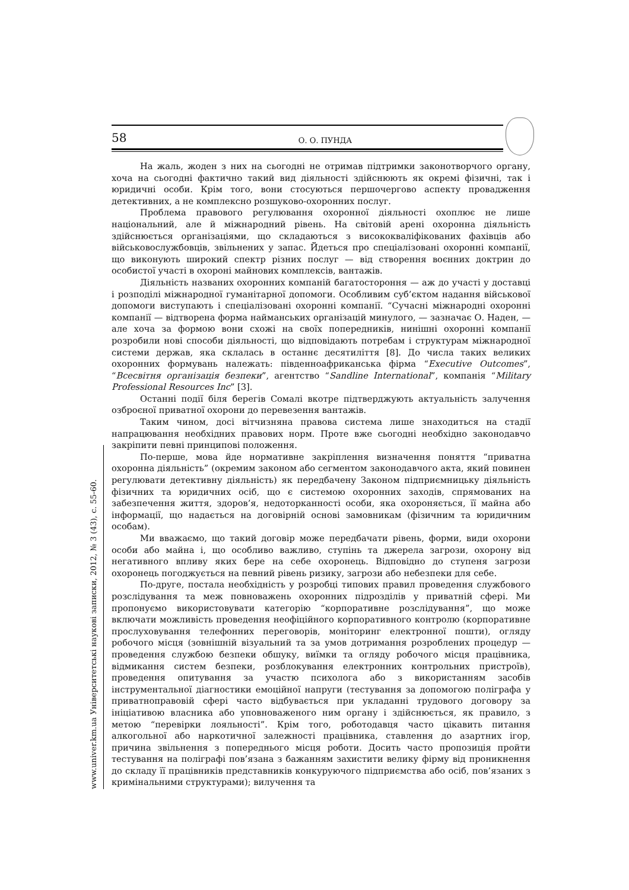58 О. О. ПУНДА
www.univer.km.ua Університетські наукові записки, 2012, № 3 (43), с. 55-60.
На жаль, жоден з них на сьогодні не отримав підтримки законотворчого органу, хоча на сьогодні фактично такий вид діяльності здійснюють як окремі фізичні, так і юридичні особи. Крім того, вони стосуються першочергово аспекту провадження детективних, а не комплексно розшуково-охоронних послуг.
Проблема правового регулювання охоронної діяльності охоплює не лише національний, але й міжнародний рівень. На світовій арені охоронна діяльність здійснюється організаціями, що складаються з висококваліфікованих фахівців або військовослужбовців, звільнених у запас. Йдеться про спеціалізовані охоронні компанії, що виконують широкий спектр різних послуг — від створення воєнних доктрин до особистої участі в охороні майнових комплексів, вантажів.
Діяльність названих охоронних компаній багатостороння — аж до участі у доставці і розподілі міжнародної гуманітарної допомоги. Особливим суб’єктом надання військової допомоги виступають і спеціалізовані охоронні компанії. “Сучасні міжнародні охоронні компанії — відтворена форма найманських організацій минулого, — зазначає О. Наден, — але хоча за формою вони схожі на своїх попередників, нинішні охоронні компанії розробили нові способи діяльності, що відповідають потребам і структурам міжнародної системи держав, яка склалась в останнє десятиліття [8]. До числа таких великих охоронних формувань належать: південноафриканська фірма “Executive Outcomes”, “Всесвітня організація безпеки”, агентство “Sandline International”, компанія “Military Professional Resources Inc” [3].
Останні події біля берегів Сомалі вкотре підтверджують актуальність залучення озброєної приватної охорони до перевезення вантажів.
Таким чином, досі вітчизняна правова система лише знаходиться на стадії напрацювання необхідних правових норм. Проте вже сьогодні необхідно законодавчо закріпити певні принципові положення.
По-перше, мова йде нормативне закріплення визначення поняття “приватна охоронна діяльність” (окремим законом або сегментом законодавчого акта, який повинен регулювати детективну діяльність) як передбачену Законом підприємницьку діяльність фізичних та юридичних осіб, що є системою охоронних заходів, спрямованих на забезпечення життя, здоров’я, недоторканності особи, яка охороняється, її майна або інформації, що надається на договірній основі замовникам (фізичним та юридичним особам).
Ми вважаємо, що такий договір може передбачати рівень, форми, види охорони особи або майна і, що особливо важливо, ступінь та джерела загрози, охорону від негативного впливу яких бере на себе охоронець. Відповідно до ступеня загрози охоронець погоджується на певний рівень ризику, загрози або небезпеки для себе.
По-друге, постала необхідність у розробці типових правил проведення службового розслідування та меж повноважень охоронних підрозділів у приватній сфері. Ми пропонуємо використовувати категорію “корпоративне розслідування”, що може включати можливість проведення неофіційного корпоративного контролю (корпоративне прослуховування телефонних переговорів, моніторинг електронної пошти), огляду робочого місця (зовнішній візуальний та за умов дотримання розроблених процедур — проведення службою безпеки обшуку, виїмки та огляду робочого місця працівника, відмикання систем безпеки, розблокування електронних контрольних пристроїв), проведення опитування за участю психолога або з використанням засобів інструментальної діагностики емоційної напруги (тестування за допомогою поліграфа у приватноправовій сфері часто відбувається при укладанні трудового договору за ініціативою власника або уповноваженого ним органу і здійснюється, як правило, з метою “перевірки лояльності”. Крім того, роботодавця часто цікавить питання алкогольної або наркотичної залежності працівника, ставлення до азартних ігор, причина звільнення з попереднього місця роботи. Досить часто пропозиція пройти тестування на поліграфі пов’язана з бажанням захистити велику фірму від проникнення до складу її працівників представників конкуруючого підприємства або осіб, пов’язаних з кримінальними структурами); вилучення та